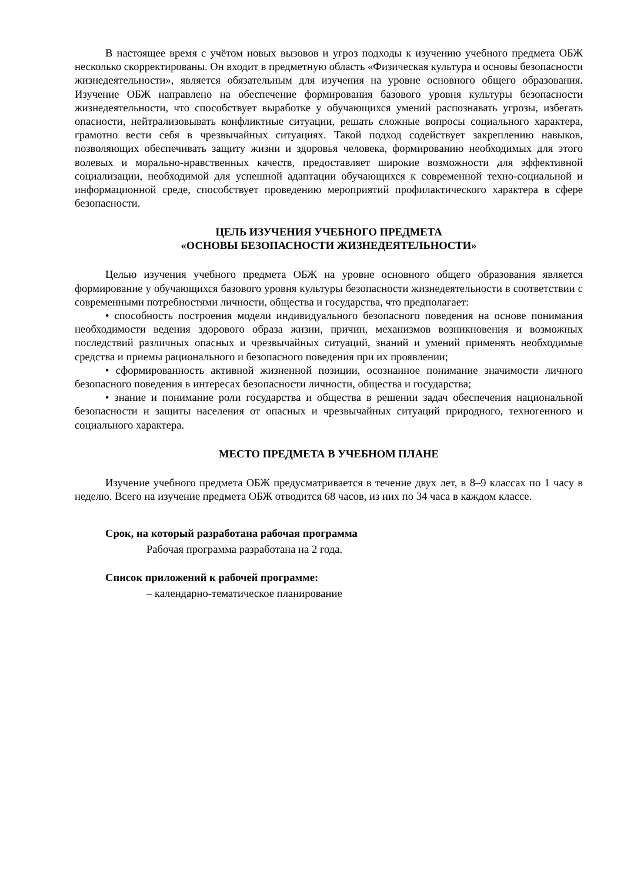В настоящее время с учётом новых вызовов и угроз подходы к изучению учебного предмета ОБЖ несколько скорректированы. Он входит в предметную область «Физическая культура и основы безопасности жизнедеятельности», является обязательным для изучения на уровне основного общего образования. Изучение ОБЖ направлено на обеспечение формирования базового уровня культуры безопасности жизнедеятельности, что способствует выработке у обучающихся умений распознавать угрозы, избегать опасности, нейтрализовывать конфликтные ситуации, решать сложные вопросы социального характера, грамотно вести себя в чрезвычайных ситуациях. Такой подход содействует закреплению навыков, позволяющих обеспечивать защиту жизни и здоровья человека, формированию необходимых для этого волевых и морально-нравственных качеств, предоставляет широкие возможности для эффективной социализации, необходимой для успешной адаптации обучающихся к современной техно-социальной и информационной среде, способствует проведению мероприятий профилактического характера в сфере безопасности.
ЦЕЛЬ ИЗУЧЕНИЯ УЧЕБНОГО ПРЕДМЕТА
«ОСНОВЫ БЕЗОПАСНОСТИ ЖИЗНЕДЕЯТЕЛЬНОСТИ»
Целью изучения учебного предмета ОБЖ на уровне основного общего образования является формирование у обучающихся базового уровня культуры безопасности жизнедеятельности в соответствии с современными потребностями личности, общества и государства, что предполагает:
• способность построения модели индивидуального безопасного поведения на основе понимания необходимости ведения здорового образа жизни, причин, механизмов возникновения и возможных последствий различных опасных и чрезвычайных ситуаций, знаний и умений применять необходимые средства и приемы рационального и безопасного поведения при их проявлении;
• сформированность активной жизненной позиции, осознанное понимание значимости личного безопасного поведения в интересах безопасности личности, общества и государства;
• знание и понимание роли государства и общества в решении задач обеспечения национальной безопасности и защиты населения от опасных и чрезвычайных ситуаций природного, техногенного и социального характера.
МЕСТО ПРЕДМЕТА В УЧЕБНОМ ПЛАНЕ
Изучение учебного предмета ОБЖ предусматривается в течение двух лет, в 8–9 классах по 1 часу в неделю. Всего на изучение предмета ОБЖ отводится 68 часов, из них по 34 часа в каждом классе.
Срок, на который разработана рабочая программа
Рабочая программа разработана на 2 года.
Список приложений к рабочей программе:
– календарно-тематическое планирование